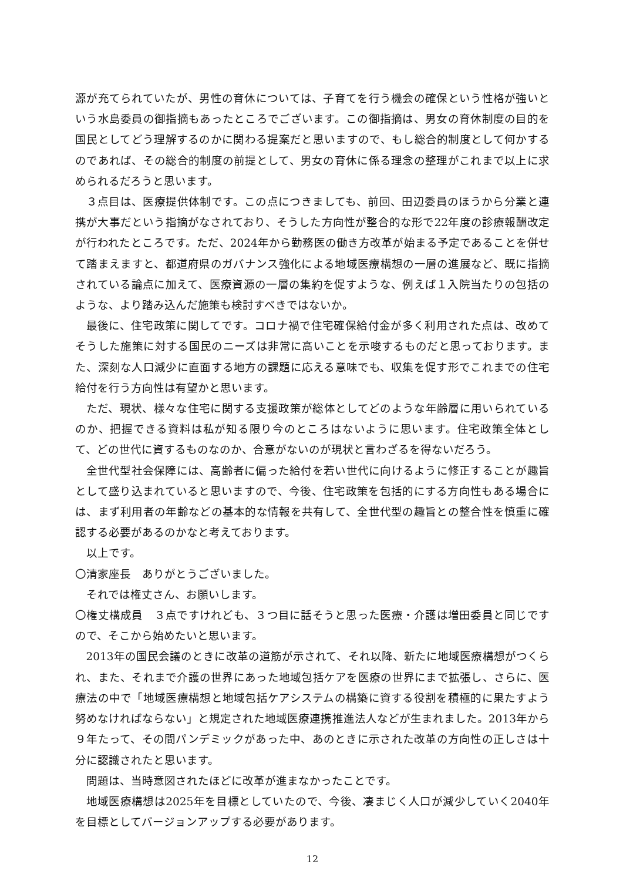源が充てられていたが、男性の育休については、子育てを行う機会の確保という性格が強いという水島委員の御指摘もあったところでございます。この御指摘は、男女の育休制度の目的を国民としてどう理解するのかに関わる提案だと思いますので、もし総合的制度として何かするのであれば、その総合的制度の前提として、男女の育休に係る理念の整理がこれまで以上に求められるだろうと思います。
３点目は、医療提供体制です。この点につきましても、前回、田辺委員のほうから分業と連携が大事だという指摘がなされており、そうした方向性が整合的な形で22年度の診療報酬改定が行われたところです。ただ、2024年から勤務医の働き方改革が始まる予定であることを併せて踏まえますと、都道府県のガバナンス強化による地域医療構想の一層の進展など、既に指摘されている論点に加えて、医療資源の一層の集約を促すような、例えば１入院当たりの包括のような、より踏み込んだ施策も検討すべきではないか。
最後に、住宅政策に関してです。コロナ禍で住宅確保給付金が多く利用された点は、改めてそうした施策に対する国民のニーズは非常に高いことを示唆するものだと思っております。また、深刻な人口減少に直面する地方の課題に応える意味でも、収集を促す形でこれまでの住宅給付を行う方向性は有望かと思います。
ただ、現状、様々な住宅に関する支援政策が総体としてどのような年齢層に用いられているのか、把握できる資料は私が知る限り今のところはないように思います。住宅政策全体として、どの世代に資するものなのか、合意がないのが現状と言わざるを得ないだろう。
全世代型社会保障には、高齢者に偏った給付を若い世代に向けるように修正することが趣旨として盛り込まれていると思いますので、今後、住宅政策を包括的にする方向性もある場合には、まず利用者の年齢などの基本的な情報を共有して、全世代型の趣旨との整合性を慎重に確認する必要があるのかなと考えております。
以上です。
〇清家座長　ありがとうございました。
それでは権丈さん、お願いします。
〇権丈構成員　３点ですけれども、３つ目に話そうと思った医療・介護は増田委員と同じですので、そこから始めたいと思います。
2013年の国民会議のときに改革の道筋が示されて、それ以降、新たに地域医療構想がつくられ、また、それまで介護の世界にあった地域包括ケアを医療の世界にまで拡張し、さらに、医療法の中で「地域医療構想と地域包括ケアシステムの構築に資する役割を積極的に果たすよう努めなければならない」と規定された地域医療連携推進法人などが生まれました。2013年から９年たって、その間パンデミックがあった中、あのときに示された改革の方向性の正しさは十分に認識されたと思います。
問題は、当時意図されたほどに改革が進まなかったことです。
地域医療構想は2025年を目標としていたので、今後、凄まじく人口が減少していく2040年を目標としてバージョンアップする必要があります。
12